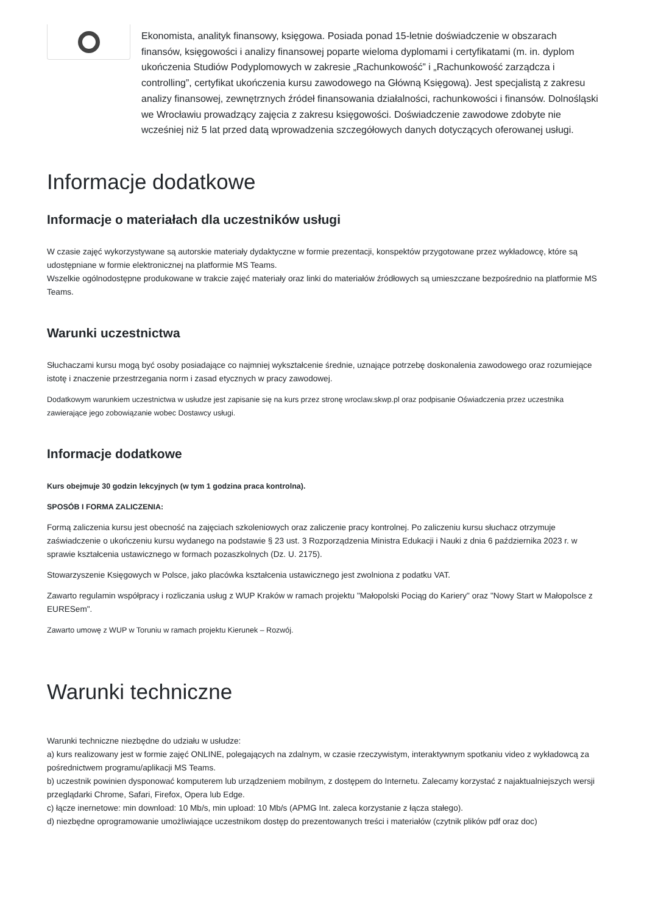Ekonomista, analityk finansowy, księgowa. Posiada ponad 15-letnie doświadczenie w obszarach finansów, księgowości i analizy finansowej poparte wieloma dyplomami i certyfikatami (m. in. dyplom ukończenia Studiów Podyplomowych w zakresie „Rachunkowość” i „Rachunkowość zarządcza i controlling”, certyfikat ukończenia kursu zawodowego na Główną Księgową). Jest specjalistą z zakresu analizy finansowej, zewnętrznych źródeł finansowania działalności, rachunkowości i finansów. Dolnośląski we Wrocławiu prowadzący zajęcia z zakresu księgowości. Doświadczenie zawodowe zdobyte nie wcześniej niż 5 lat przed datą wprowadzenia szczegółowych danych dotyczących oferowanej usługi.
Informacje dodatkowe
Informacje o materiałach dla uczestników usługi
W czasie zajęć wykorzystywane są autorskie materiały dydaktyczne w formie prezentacji, konspektów przygotowane przez wykładowcę, które są udostępniane w formie elektronicznej na platformie MS Teams.
Wszelkie ogólnodostępne produkowane w trakcie zajęć materiały oraz linki do materiałów źródłowych są umieszczane bezpośrednio na platformie MS Teams.
Warunki uczestnictwa
Słuchaczami kursu mogą być osoby posiadające co najmniej wykształcenie średnie, uznające potrzebę doskonalenia zawodowego oraz rozumiejące istotę i znaczenie przestrzegania norm i zasad etycznych w pracy zawodowej.
Dodatkowym warunkiem uczestnictwa w usłudze jest zapisanie się na kurs przez stronę wroclaw.skwp.pl oraz podpisanie Oświadczenia przez uczestnika zawierające jego zobowiązanie wobec Dostawcy usługi.
Informacje dodatkowe
Kurs obejmuje 30 godzin lekcyjnych (w tym 1 godzina praca kontrolna).
SPOSÓB I FORMA ZALICZENIA:
Formą zaliczenia kursu jest obecność na zajęciach szkoleniowych oraz zaliczenie pracy kontrolnej. Po zaliczeniu kursu słuchacz otrzymuje zaświadczenie o ukończeniu kursu wydanego na podstawie § 23 ust. 3 Rozporządzenia Ministra Edukacji i Nauki z dnia 6 października 2023 r. w sprawie kształcenia ustawicznego w formach pozaszkolnych (Dz. U. 2175).
Stowarzyszenie Księgowych w Polsce, jako placówka kształcenia ustawicznego jest zwolniona z podatku VAT.
Zawarto regulamin współpracy i rozliczania usług z WUP Kraków w ramach projektu "Małopolski Pociąg do Kariery" oraz "Nowy Start w Małopolsce z EURESem".
Zawarto umowę z WUP w Toruniu w ramach projektu Kierunek – Rozwój.
Warunki techniczne
Warunki techniczne niezbędne do udziału w usłudze:
a) kurs realizowany jest w formie zajęć ONLINE, polegających na zdalnym, w czasie rzeczywistym, interaktywnym spotkaniu video z wykładowcą za pośrednictwem programu/aplikacji MS Teams.
b) uczestnik powinien dysponować komputerem lub urządzeniem mobilnym, z dostępem do Internetu. Zalecamy korzystać z najaktualniejszych wersji przeglądarki Chrome, Safari, Firefox, Opera lub Edge.
c) łącze inernetowe: min download: 10 Mb/s, min upload: 10 Mb/s (APMG Int. zaleca korzystanie z łącza stałego).
d) niezbędne oprogramowanie umożliwiające uczestnikom dostęp do prezentowanych treści i materiałów (czytnik plików pdf oraz doc)